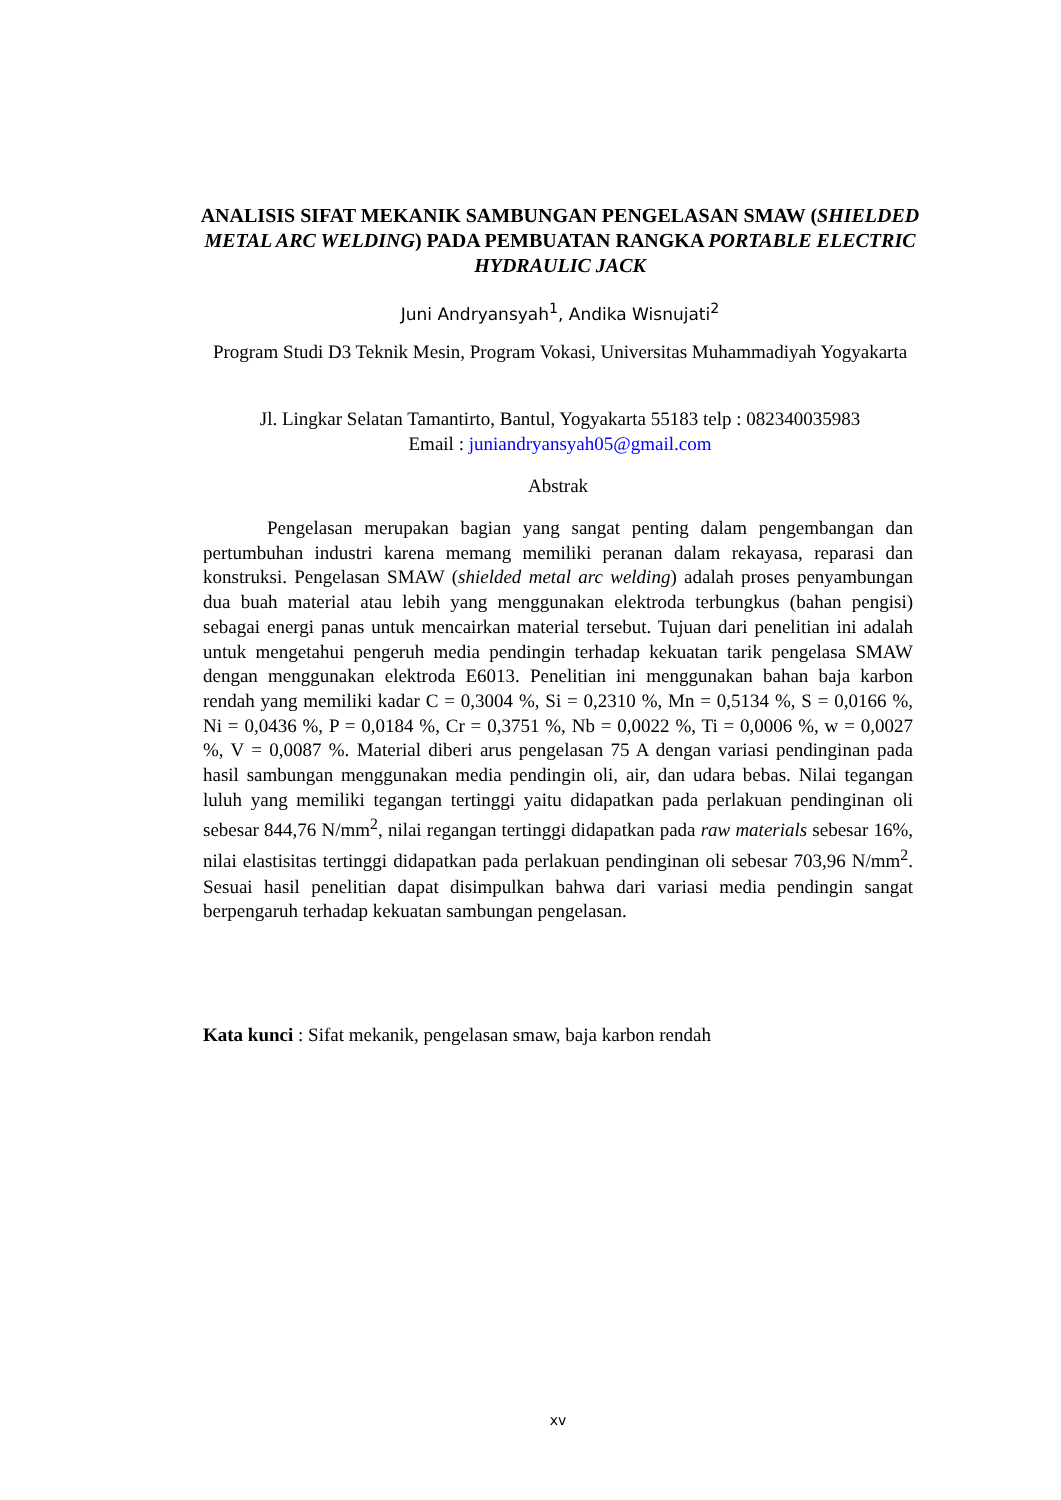ANALISIS SIFAT MEKANIK SAMBUNGAN PENGELASAN SMAW (SHIELDED METAL ARC WELDING) PADA PEMBUATAN RANGKA PORTABLE ELECTRIC HYDRAULIC JACK
Juni Andryansyah<sup>1</sup>, Andika Wisnujati<sup>2</sup>
Program Studi D3 Teknik Mesin, Program Vokasi, Universitas Muhammadiyah Yogyakarta
Jl. Lingkar Selatan Tamantirto, Bantul, Yogyakarta 55183 telp : 082340035983
Email : juniandryansyah05@gmail.com
Abstrak
Pengelasan merupakan bagian yang sangat penting dalam pengembangan dan pertumbuhan industri karena memang memiliki peranan dalam rekayasa, reparasi dan konstruksi. Pengelasan SMAW (shielded metal arc welding) adalah proses penyambungan dua buah material atau lebih yang menggunakan elektroda terbungkus (bahan pengisi) sebagai energi panas untuk mencairkan material tersebut. Tujuan dari penelitian ini adalah untuk mengetahui pengeruh media pendingin terhadap kekuatan tarik pengelasa SMAW dengan menggunakan elektroda E6013. Penelitian ini menggunakan bahan baja karbon rendah yang memiliki kadar C = 0,3004 %, Si = 0,2310 %, Mn = 0,5134 %, S = 0,0166 %, Ni = 0,0436 %, P = 0,0184 %, Cr = 0,3751 %, Nb = 0,0022 %, Ti = 0,0006 %, w = 0,0027 %, V = 0,0087 %. Material diberi arus pengelasan 75 A dengan variasi pendinginan pada hasil sambungan menggunakan media pendingin oli, air, dan udara bebas. Nilai tegangan luluh yang memiliki tegangan tertinggi yaitu didapatkan pada perlakuan pendinginan oli sebesar 844,76 N/mm<sup>2</sup>, nilai regangan tertinggi didapatkan pada raw materials sebesar 16%, nilai elastisitas tertinggi didapatkan pada perlakuan pendinginan oli sebesar 703,96 N/mm<sup>2</sup>. Sesuai hasil penelitian dapat disimpulkan bahwa dari variasi media pendingin sangat berpengaruh terhadap kekuatan sambungan pengelasan.
Kata kunci : Sifat mekanik, pengelasan smaw, baja karbon rendah
xv